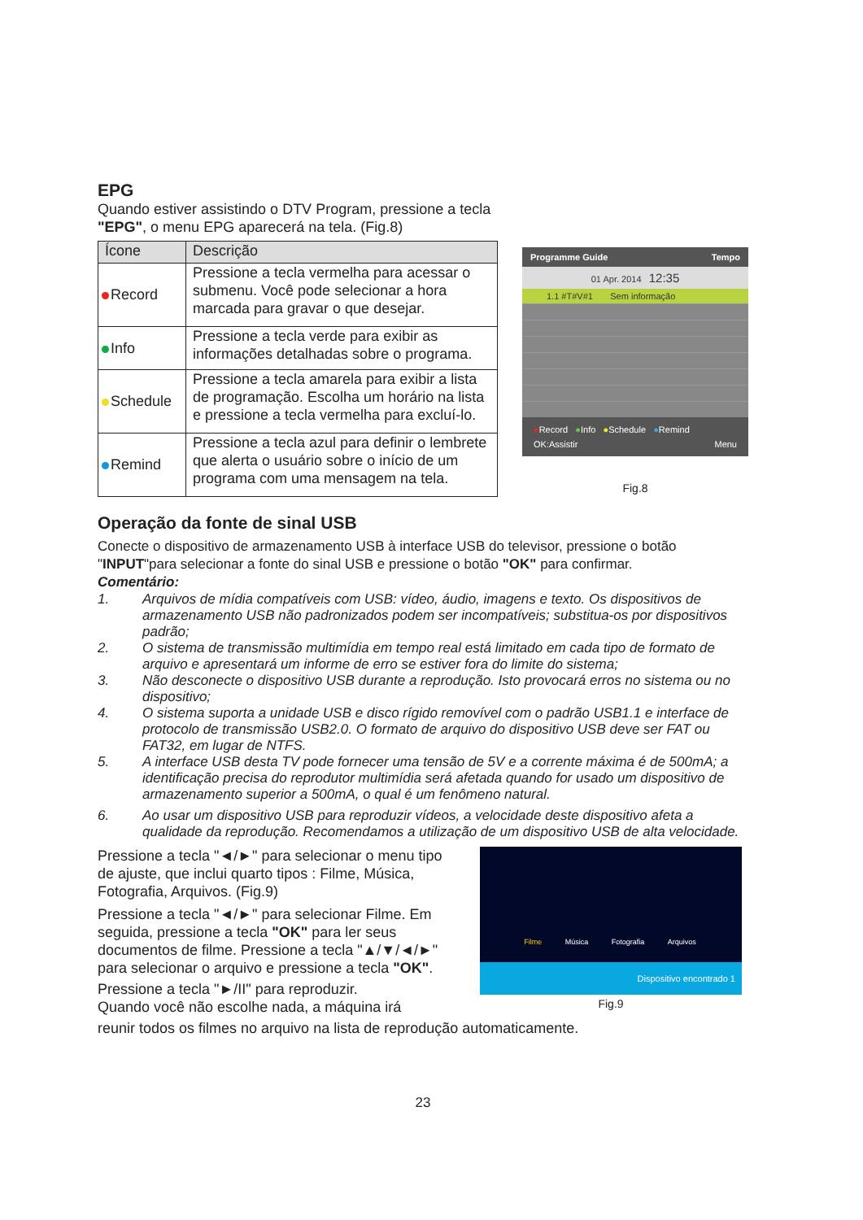EPG
Quando estiver assistindo o DTV Program, pressione a tecla
"EPG", o menu EPG aparecerá na tela. (Fig.8)
| Ícone | Descrição |
| --- | --- |
| Record | Pressione a tecla vermelha para acessar o submenu. Você pode selecionar a hora marcada para gravar o que desejar. |
| Info | Pressione a tecla verde para exibir as informações detalhadas sobre o programa. |
| Schedule | Pressione a tecla amarela para exibir a lista de programação. Escolha um horário na lista e pressione a tecla vermelha para excluí-lo. |
| Remind | Pressione a tecla azul para definir o lembrete que alerta o usuário sobre o início de um programa com uma mensagem na tela. |
Programme Guide Tempo
01 Apr. 2014 12:35
1.1 #T#V#1 Sem informação
●Record ●Info ●Schedule ●Remind
OK:Assistir Menu
Fig.8
Operação da fonte de sinal USB
Conecte o dispositivo de armazenamento USB à interface USB do televisor, pressione o botão "INPUT"para selecionar a fonte do sinal USB e pressione o botão "OK" para confirmar.
Comentário:
1. Arquivos de mídia compatíveis com USB: vídeo, áudio, imagens e texto. Os dispositivos de armazenamento USB não padronizados podem ser incompatíveis; substitua-os por dispositivos padrão;
2. O sistema de transmissão multimídia em tempo real está limitado em cada tipo de formato de arquivo e apresentará um informe de erro se estiver fora do limite do sistema;
3. Não desconecte o dispositivo USB durante a reprodução. Isto provocará erros no sistema ou no dispositivo;
4. O sistema suporta a unidade USB e disco rígido removível com o padrão USB1.1 e interface de protocolo de transmissão USB2.0. O formato de arquivo do dispositivo USB deve ser FAT ou FAT32, em lugar de NTFS.
5. A interface USB desta TV pode fornecer uma tensão de 5V e a corrente máxima é de 500mA; a identificação precisa do reprodutor multimídia será afetada quando for usado um dispositivo de armazenamento superior a 500mA, o qual é um fenômeno natural.
6. Ao usar um dispositivo USB para reproduzir vídeos, a velocidade deste dispositivo afeta a qualidade da reprodução. Recomendamos a utilização de um dispositivo USB de alta velocidade.
Pressione a tecla "◄/►" para selecionar o menu tipo de ajuste, que inclui quarto tipos : Filme, Música, Fotografia, Arquivos. (Fig.9)
Pressione a tecla "◄/►" para selecionar Filme. Em seguida, pressione a tecla "OK" para ler seus documentos de filme. Pressione a tecla "▲/▼/◄/►" para selecionar o arquivo e pressione a tecla "OK".
Pressione a tecla "►/II" para reproduzir.
Quando você não escolhe nada, a máquina irá
Filme Música Fotografia Arquivos
Dispositivo encontrado 1
Fig.9
reunir todos os filmes no arquivo na lista de reprodução automaticamente.
23